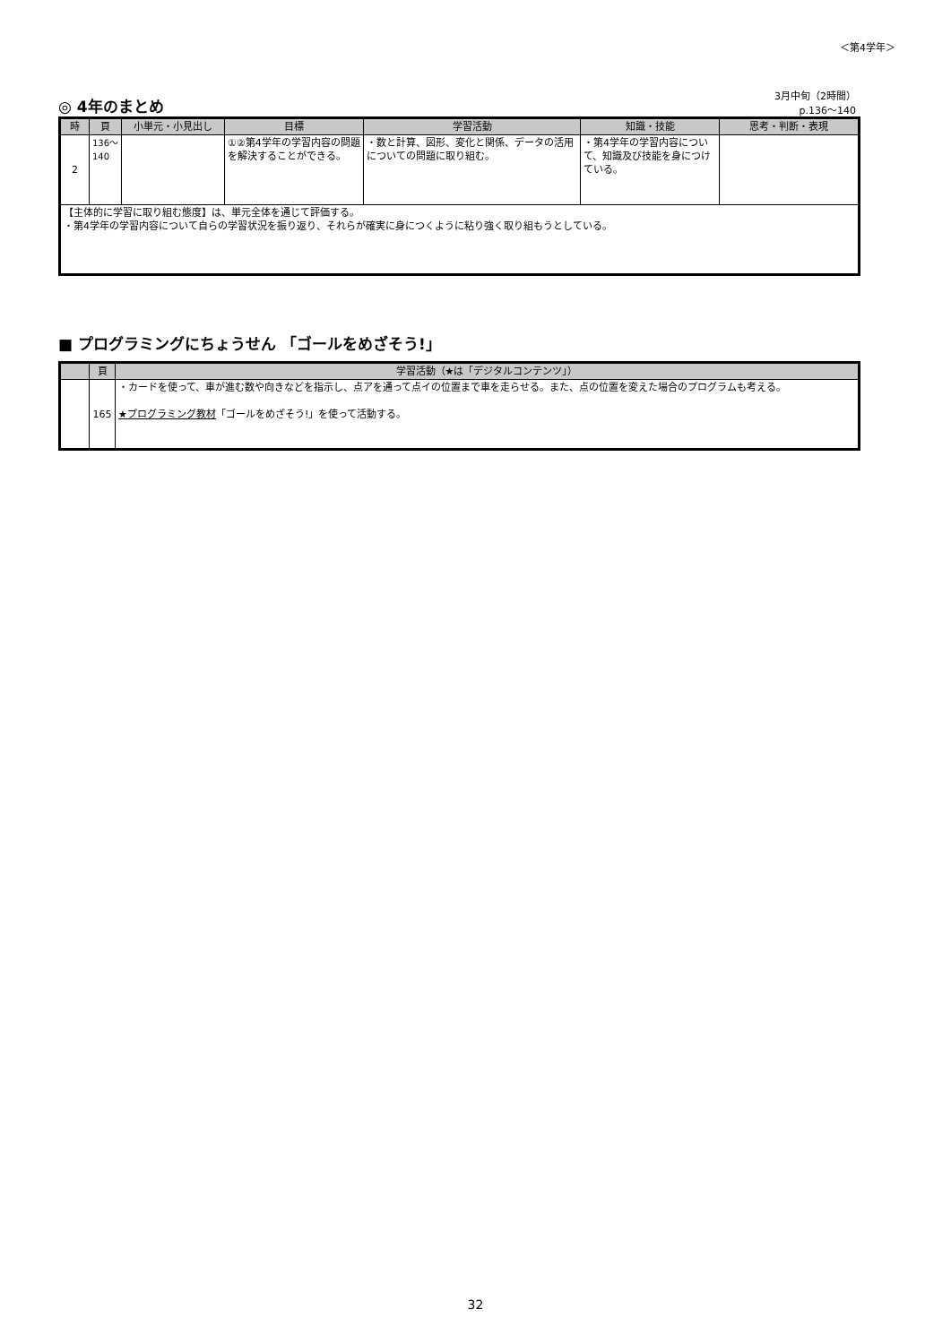＜第4学年＞
◎ 4年のまとめ
3月中旬（2時間）
p.136～140
| 時 | 頁 | 小単元・小見出し | 目標 | 学習活動 | 知識・技能 | 思考・判断・表現 |
| --- | --- | --- | --- | --- | --- | --- |
| 2 | 136〜140 | | ①②第4学年の学習内容の問題を解決することができる。 | ・数と計算、図形、変化と関係、データの活用についての問題に取り組む。 | ・第4学年の学習内容について、知識及び技能を身につけている。 | |
| 【主体的に学習に取り組む態度】は、単元全体を通じて評価する。 ・第4学年の学習内容について自らの学習状況を振り返り、それらが確実に身につくように粘り強く取り組もうとしている。 | | | | | | |
■ プログラミングにちょうせん 「ゴールをめざそう!」
| | 頁 | 学習活動（★は「デジタルコンテンツ」） |
| --- | --- | --- |
| | 165 | ・カードを使って、車が進む数や向きなどを指示し、点アを通って点イの位置まで車を走らせる。また、点の位置を変えた場合のプログラムも考える。 ★プログラミング教材 「ゴールをめざそう!」を使って活動する。 |
32